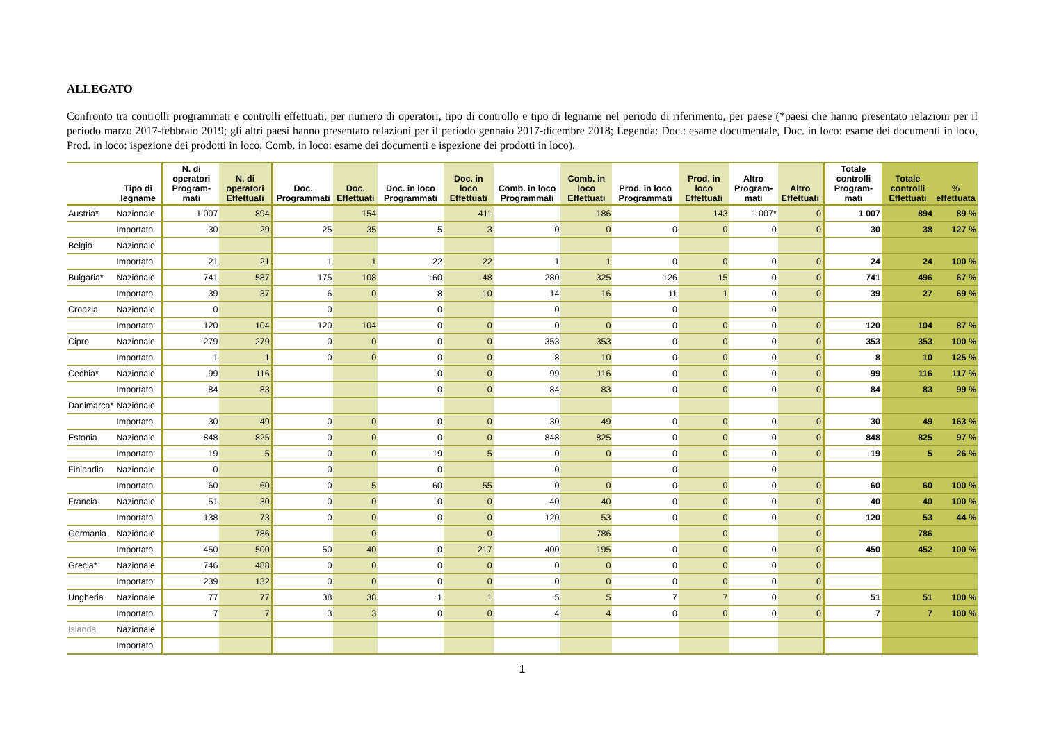ALLEGATO
Confronto tra controlli programmati e controlli effettuati, per numero di operatori, tipo di controllo e tipo di legname nel periodo di riferimento, per paese (*paesi che hanno presentato relazioni per il periodo marzo 2017-febbraio 2019; gli altri paesi hanno presentato relazioni per il periodo gennaio 2017-dicembre 2018; Legenda: Doc.: esame documentale, Doc. in loco: esame dei documenti in loco, Prod. in loco: ispezione dei prodotti in loco, Comb. in loco: esame dei documenti e ispezione dei prodotti in loco).
| | Tipo di legname | N. di operatori Program-mati | N. di operatori Effettuati | Doc. Programmati | Doc. Effettuati | Doc. in loco Programmati | Doc. in loco Effettuati | Comb. in loco Programmati | Comb. in loco Effettuati | Prod. in loco Programmati | Prod. in loco Effettuati | Altro Program-mati | Altro Effettuati | Totale controlli Program-mati | Totale controlli Effettuati | % effettuata |
| --- | --- | --- | --- | --- | --- | --- | --- | --- | --- | --- | --- | --- | --- | --- | --- | --- |
| Austria* | Nazionale | 1 007 | 894 | | 154 | | 411 | | 186 | | 143 | 1 007* | 0 | 1 007 | 894 | 89 % |
| | Importato | 30 | 29 | 25 | 35 | 5 | 3 | 0 | 0 | 0 | 0 | 0 | 0 | 30 | 38 | 127 % |
| Belgio | Nazionale | | | | | | | | | | | | | | | |
| | Importato | 21 | 21 | 1 | 1 | 22 | 22 | 1 | 1 | 0 | 0 | 0 | 0 | 24 | 24 | 100 % |
| Bulgaria* | Nazionale | 741 | 587 | 175 | 108 | 160 | 48 | 280 | 325 | 126 | 15 | 0 | 0 | 741 | 496 | 67 % |
| | Importato | 39 | 37 | 6 | 0 | 8 | 10 | 14 | 16 | 11 | 1 | 0 | 0 | 39 | 27 | 69 % |
| Croazia | Nazionale | 0 | | 0 | | 0 | | 0 | | 0 | | 0 | | | | |
| | Importato | 120 | 104 | 120 | 104 | 0 | 0 | 0 | 0 | 0 | 0 | 0 | 0 | 120 | 104 | 87 % |
| Cipro | Nazionale | 279 | 279 | 0 | 0 | 0 | 0 | 353 | 353 | 0 | 0 | 0 | 0 | 353 | 353 | 100 % |
| | Importato | 1 | 1 | 0 | 0 | 0 | 0 | 8 | 10 | 0 | 0 | 0 | 0 | 8 | 10 | 125 % |
| Cechia* | Nazionale | 99 | 116 | | | 0 | 0 | 99 | 116 | 0 | 0 | 0 | 0 | 99 | 116 | 117 % |
| | Importato | 84 | 83 | | | 0 | 0 | 84 | 83 | 0 | 0 | 0 | 0 | 84 | 83 | 99 % |
| Danimarca* | Nazionale | | | | | | | | | | | | | | | |
| | Importato | 30 | 49 | 0 | 0 | 0 | 0 | 30 | 49 | 0 | 0 | 0 | 0 | 30 | 49 | 163 % |
| Estonia | Nazionale | 848 | 825 | 0 | 0 | 0 | 0 | 848 | 825 | 0 | 0 | 0 | 0 | 848 | 825 | 97 % |
| | Importato | 19 | 5 | 0 | 0 | 19 | 5 | 0 | 0 | 0 | 0 | 0 | 0 | 19 | 5 | 26 % |
| Finlandia | Nazionale | 0 | | 0 | | 0 | | 0 | | 0 | | 0 | | | | |
| | Importato | 60 | 60 | 0 | 5 | 60 | 55 | 0 | 0 | 0 | 0 | 0 | 0 | 60 | 60 | 100 % |
| Francia | Nazionale | 51 | 30 | 0 | 0 | 0 | 0 | 40 | 40 | 0 | 0 | 0 | 0 | 40 | 40 | 100 % |
| | Importato | 138 | 73 | 0 | 0 | 0 | 0 | 120 | 53 | 0 | 0 | 0 | 0 | 120 | 53 | 44 % |
| Germania | Nazionale | | 786 | | 0 | | 0 | | 786 | | 0 | | 0 | | 786 | |
| | Importato | 450 | 500 | 50 | 40 | 0 | 217 | 400 | 195 | 0 | 0 | 0 | 0 | 450 | 452 | 100 % |
| Grecia* | Nazionale | 746 | 488 | 0 | 0 | 0 | 0 | 0 | 0 | 0 | 0 | 0 | 0 | | | |
| | Importato | 239 | 132 | 0 | 0 | 0 | 0 | 0 | 0 | 0 | 0 | 0 | 0 | | | |
| Ungheria | Nazionale | 77 | 77 | 38 | 38 | 1 | 1 | 5 | 5 | 7 | 7 | 0 | 0 | 51 | 51 | 100 % |
| | Importato | 7 | 7 | 3 | 3 | 0 | 0 | 4 | 4 | 0 | 0 | 0 | 0 | 7 | 7 | 100 % |
| Islanda | Nazionale | | | | | | | | | | | | | | | |
| | Importato | | | | | | | | | | | | | | | |
1